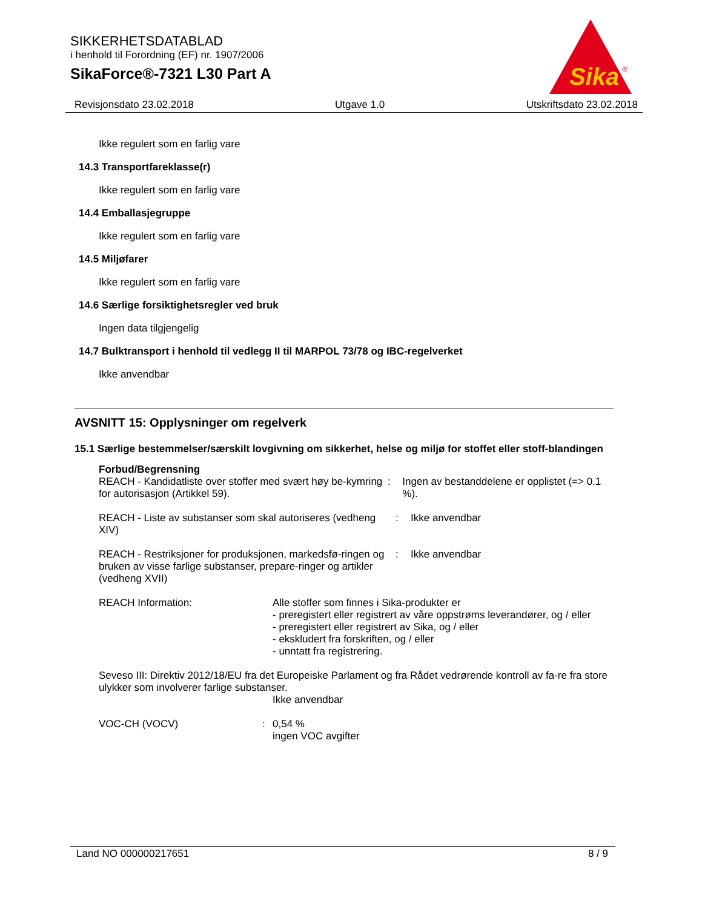SIKKERHETSDATABLAD
i henhold til Forordning (EF) nr. 1907/2006
SikaForce®-7321 L30 Part A
Sika
®
Revisjonsdato 23.02.2018 Utgave 1.0 Utskriftsdato 23.02.2018
Ikke regulert som en farlig vare
14.3 Transportfareklasse(r)
Ikke regulert som en farlig vare
14.4 Emballasjegruppe
Ikke regulert som en farlig vare
14.5 Miljøfarer
Ikke regulert som en farlig vare
14.6 Særlige forsiktighetsregler ved bruk
Ingen data tilgjengelig
14.7 Bulktransport i henhold til vedlegg II til MARPOL 73/78 og IBC-regelverket
Ikke anvendbar
AVSNITT 15: Opplysninger om regelverk
15.1 Særlige bestemmelser/særskilt lovgivning om sikkerhet, helse og miljø for stoffet eller stoff-blandingen
Forbud/Begrensning
REACH - Kandidatliste over stoffer med svært høy be-kymring for autorisasjon (Artikkel 59).
: Ingen av bestanddelene er opplistet (=> 0.1 %).
REACH - Liste av substanser som skal autoriseres (vedheng XIV)
: Ikke anvendbar
REACH - Restriksjoner for produksjonen, markedsfø-ringen og bruken av visse farlige substanser, prepare-ringer og artikler (vedheng XVII)
: Ikke anvendbar
REACH Information: Alle stoffer som finnes i Sika-produkter er
- preregistert eller registrert av våre oppstrøms leverandører, og / eller
- preregistert eller registrert av Sika, og / eller
- ekskludert fra forskriften, og / eller
- unntatt fra registrering.
Seveso III: Direktiv 2012/18/EU fra det Europeiske Parlament og fra Rådet vedrørende kontroll av fa-re fra store ulykker som involverer farlige substanser.
Ikke anvendbar
VOC-CH (VOCV) : 0,54 %
ingen VOC avgifter
Land NO 000000217651 8 / 9